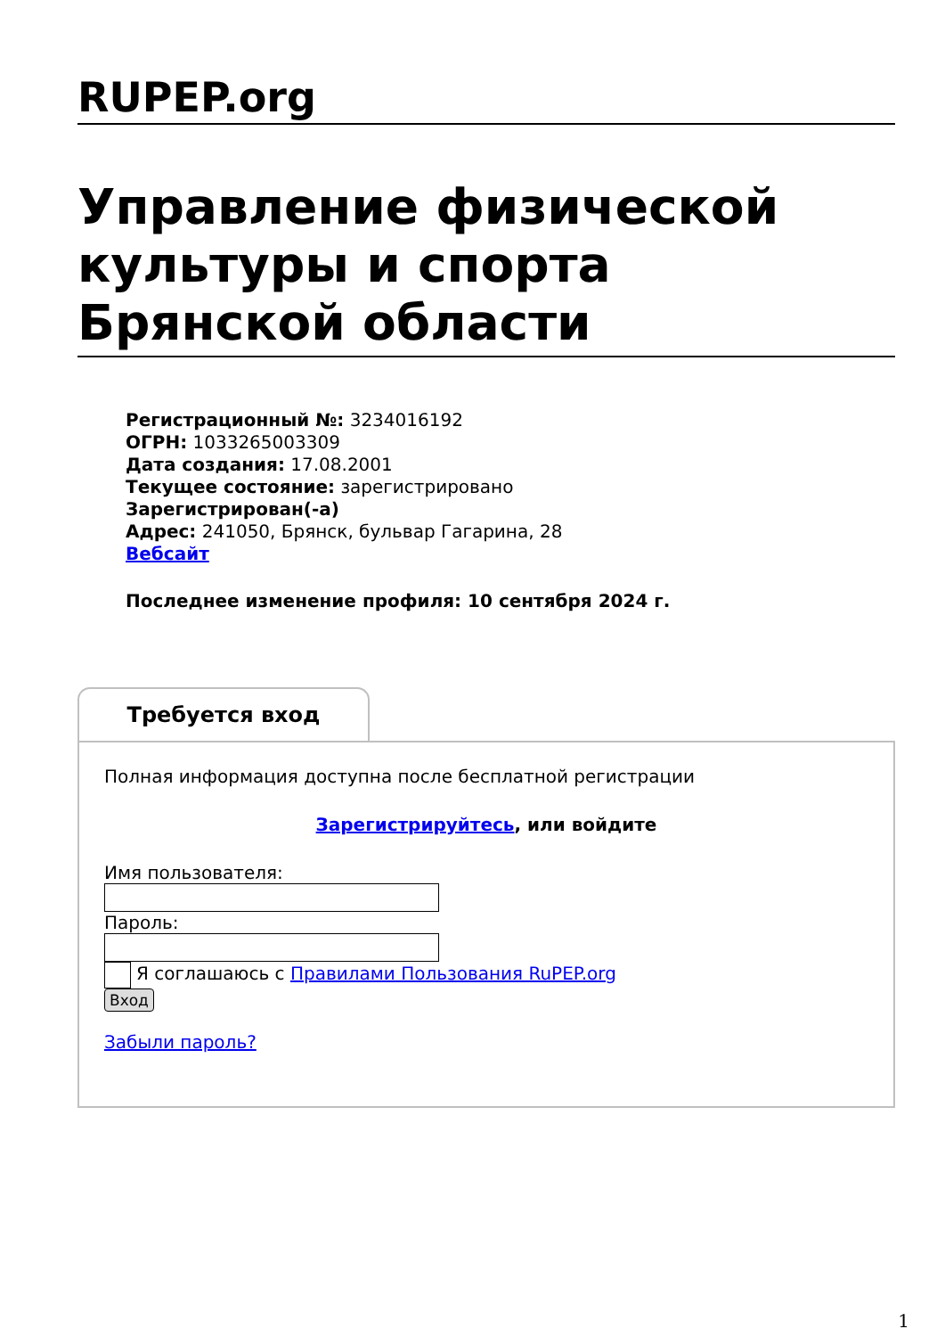RUPEP.org
Управление физической культуры и спорта Брянской области
Регистрационный №: 3234016192
ОГРН: 1033265003309
Дата создания: 17.08.2001
Текущее состояние: зарегистрировано
Зарегистрирован(-а)
Адрес: 241050, Брянск, бульвар Гагарина, 28
Вебсайт
Последнее изменение профиля: 10 сентября 2024 г.
Требуется вход
Полная информация доступна после бесплатной регистрации
Зарегистрируйтесь, или войдите
Имя пользователя:
Пароль:
Я соглашаюсь с Правилами Пользования RuPEP.org
Вход
Забыли пароль?
1